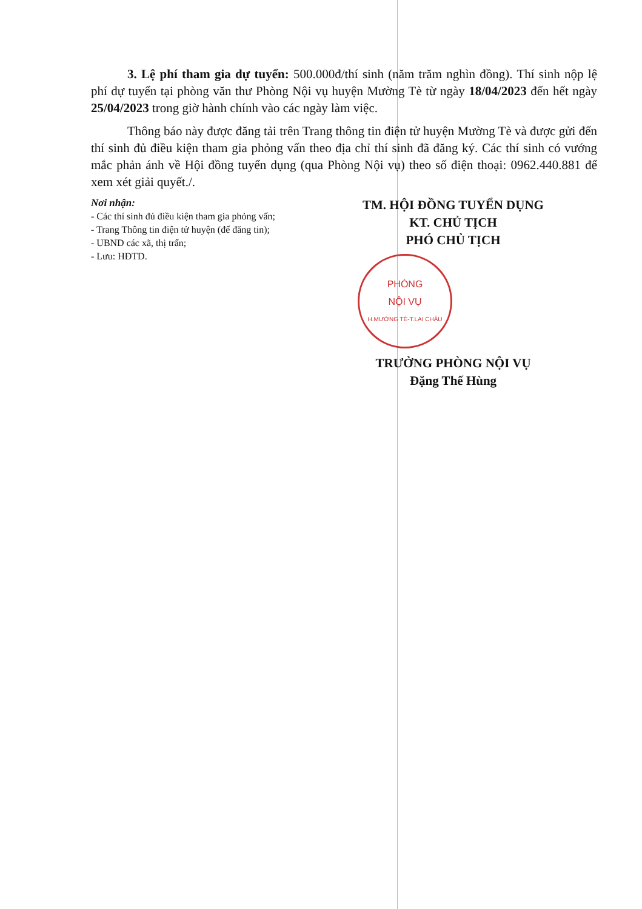3. Lệ phí tham gia dự tuyển: 500.000đ/thí sinh (năm trăm nghìn đồng). Thí sinh nộp lệ phí dự tuyển tại phòng văn thư Phòng Nội vụ huyện Mường Tè từ ngày 18/04/2023 đến hết ngày 25/04/2023 trong giờ hành chính vào các ngày làm việc.
Thông báo này được đăng tải trên Trang thông tin điện tử huyện Mường Tè và được gửi đến thí sinh đủ điều kiện tham gia phỏng vấn theo địa chỉ thí sinh đã đăng ký. Các thí sinh có vướng mắc phản ánh về Hội đồng tuyển dụng (qua Phòng Nội vụ) theo số điện thoại: 0962.440.881 để xem xét giải quyết./.
Nơi nhận:
- Các thí sinh đủ điều kiện tham gia phỏng vấn;
- Trang Thông tin điện tử huyện (để đăng tin);
- UBND các xã, thị trấn;
- Lưu: HĐTD.
TM. HỘI ĐỒNG TUYỂN DỤNG
KT. CHỦ TỊCH
PHÓ CHỦ TỊCH
PHÒNG
NỘI VỤ
H.MƯỜNG TÈ-T.LAI CHÂU
TRƯỞNG PHÒNG NỘI VỤ
Đặng Thế Hùng